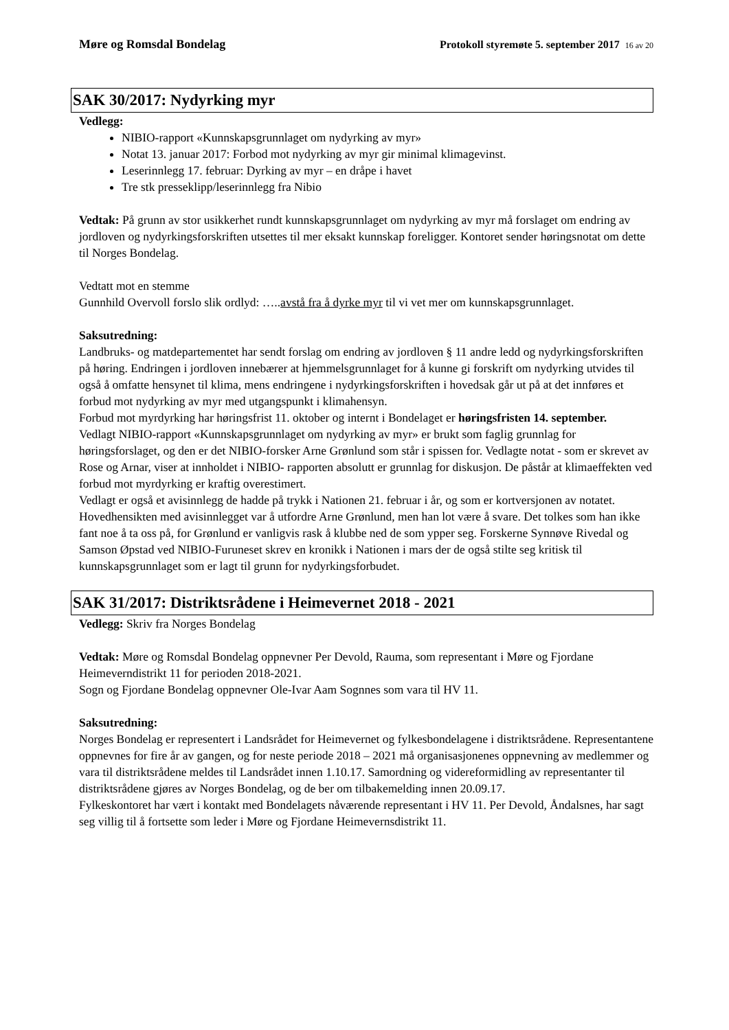Møre og Romsdal Bondelag Protokoll styremøte 5. september 2017 16 av 20
SAK 30/2017: Nydyrking myr
Vedlegg:
NIBIO-rapport «Kunnskapsgrunnlaget om nydyrking av myr»
Notat 13. januar 2017: Forbod mot nydyrking av myr gir minimal klimagevinst.
Leserinnlegg 17. februar: Dyrking av myr – en dråpe i havet
Tre stk presseklipp/leserinnlegg fra Nibio
Vedtak: På grunn av stor usikkerhet rundt kunnskapsgrunnlaget om nydyrking av myr må forslaget om endring av jordloven og nydyrkingsforskriften utsettes til mer eksakt kunnskap foreligger. Kontoret sender høringsnotat om dette til Norges Bondelag.
Vedtatt mot en stemme
Gunnhild Overvoll forslo slik ordlyd: …..avstå fra å dyrke myr til vi vet mer om kunnskapsgrunnlaget.
Saksutredning:
Landbruks- og matdepartementet har sendt forslag om endring av jordloven § 11 andre ledd og nydyrkingsforskriften på høring. Endringen i jordloven innebærer at hjemmelsgrunnlaget for å kunne gi forskrift om nydyrking utvides til også å omfatte hensynet til klima, mens endringene i nydyrkingsforskriften i hovedsak går ut på at det innføres et forbud mot nydyrking av myr med utgangspunkt i klimahensyn.
Forbud mot myrdyrking har høringsfrist 11. oktober og internt i Bondelaget er høringsfristen 14. september.
Vedlagt NIBIO-rapport «Kunnskapsgrunnlaget om nydyrking av myr» er brukt som faglig grunnlag for høringsforslaget, og den er det NIBIO-forsker Arne Grønlund som står i spissen for. Vedlagte notat - som er skrevet av Rose og Arnar, viser at innholdet i NIBIO- rapporten absolutt er grunnlag for diskusjon. De påstår at klimaeffekten ved forbud mot myrdyrking er kraftig overestimert.
Vedlagt er også et avisinnlegg de hadde på trykk i Nationen 21. februar i år, og som er kortversjonen av notatet. Hovedhensikten med avisinnlegget var å utfordre Arne Grønlund, men han lot være å svare. Det tolkes som han ikke fant noe å ta oss på, for Grønlund er vanligvis rask å klubbe ned de som ypper seg. Forskerne Synnøve Rivedal og Samson Øpstad ved NIBIO-Furuneset skrev en kronikk i Nationen i mars der de også stilte seg kritisk til kunnskapsgrunnlaget som er lagt til grunn for nydyrkingsforbudet.
SAK 31/2017: Distriktsrådene i Heimevernet 2018 - 2021
Vedlegg: Skriv fra Norges Bondelag
Vedtak: Møre og Romsdal Bondelag oppnevner Per Devold, Rauma, som representant i Møre og Fjordane Heimeverndistrikt 11 for perioden 2018-2021.
Sogn og Fjordane Bondelag oppnevner Ole-Ivar Aam Sognnes som vara til HV 11.
Saksutredning:
Norges Bondelag er representert i Landsrådet for Heimevernet og fylkesbondelagene i distriktsrådene. Representantene oppnevnes for fire år av gangen, og for neste periode 2018 – 2021 må organisasjonenes oppnevning av medlemmer og vara til distriktsrådene meldes til Landsrådet innen 1.10.17. Samordning og videreformidling av representanter til distriktsrådene gjøres av Norges Bondelag, og de ber om tilbakemelding innen 20.09.17.
Fylkeskontoret har vært i kontakt med Bondelagets nåværende representant i HV 11. Per Devold, Åndalsnes, har sagt seg villig til å fortsette som leder i Møre og Fjordane Heimevernsdistrikt 11.